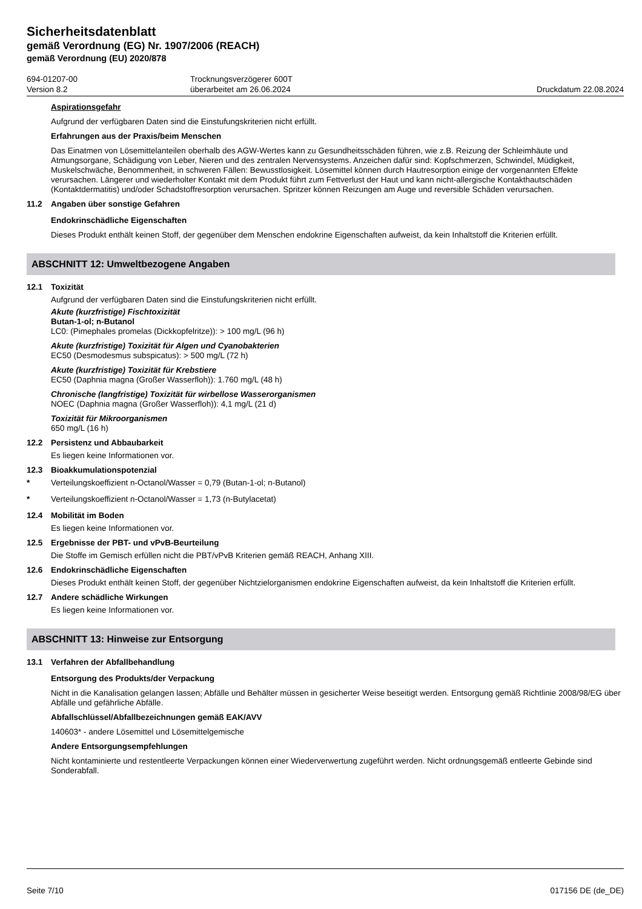Sicherheitsdatenblatt
gemäß Verordnung (EG) Nr. 1907/2006 (REACH)
gemäß Verordnung (EU) 2020/878
694-01207-00
Version 8.2
Trocknungsverzögerer 600T
überarbeitet am 26.06.2024
Druckdatum 22.08.2024
Aspirationsgefahr
Aufgrund der verfügbaren Daten sind die Einstufungskriterien nicht erfüllt.
Erfahrungen aus der Praxis/beim Menschen
Das Einatmen von Lösemittelanteilen oberhalb des AGW-Wertes kann zu Gesundheitsschäden führen, wie z.B. Reizung der Schleimhäute und Atmungsorgane, Schädigung von Leber, Nieren und des zentralen Nervensystems. Anzeichen dafür sind: Kopfschmerzen, Schwindel, Müdigkeit, Muskelschwäche, Benommenheit, in schweren Fällen: Bewusstlosigkeit. Lösemittel können durch Hautresorption einige der vorgenannten Effekte verursachen. Längerer und wiederholter Kontakt mit dem Produkt führt zum Fettverlust der Haut und kann nicht-allergische Kontakthautschäden (Kontaktdermatitis) und/oder Schadstoffresorption verursachen. Spritzer können Reizungen am Auge und reversible Schäden verursachen.
11.2 Angaben über sonstige Gefahren
Endokrinschädliche Eigenschaften
Dieses Produkt enthält keinen Stoff, der gegenüber dem Menschen endokrine Eigenschaften aufweist, da kein Inhaltstoff die Kriterien erfüllt.
ABSCHNITT 12: Umweltbezogene Angaben
12.1 Toxizität
Aufgrund der verfügbaren Daten sind die Einstufungskriterien nicht erfüllt.
Akute (kurzfristige) Fischtoxizität
Butan-1-ol; n-Butanol
LC0: (Pimephales promelas (Dickkopfelritze)): > 100 mg/L (96 h)
Akute (kurzfristige) Toxizität für Algen und Cyanobakterien
EC50 (Desmodesmus subspicatus): > 500 mg/L (72 h)
Akute (kurzfristige) Toxizität für Krebstiere
EC50 (Daphnia magna (Großer Wasserfloh)): 1.760 mg/L (48 h)
Chronische (langfristige) Toxizität für wirbellose Wasserorganismen
NOEC (Daphnia magna (Großer Wasserfloh)): 4,1 mg/L (21 d)
Toxizität für Mikroorganismen
650 mg/L (16 h)
12.2 Persistenz und Abbaubarkeit
Es liegen keine Informationen vor.
12.3 Bioakkumulationspotenzial
* Verteilungskoeffizient n-Octanol/Wasser = 0,79 (Butan-1-ol; n-Butanol)
* Verteilungskoeffizient n-Octanol/Wasser = 1,73 (n-Butylacetat)
12.4 Mobilität im Boden
Es liegen keine Informationen vor.
12.5 Ergebnisse der PBT- und vPvB-Beurteilung
Die Stoffe im Gemisch erfüllen nicht die PBT/vPvB Kriterien gemäß REACH, Anhang XIII.
12.6 Endokrinschädliche Eigenschaften
Dieses Produkt enthält keinen Stoff, der gegenüber Nichtzielorganismen endokrine Eigenschaften aufweist, da kein Inhaltstoff die Kriterien erfüllt.
12.7 Andere schädliche Wirkungen
Es liegen keine Informationen vor.
ABSCHNITT 13: Hinweise zur Entsorgung
13.1 Verfahren der Abfallbehandlung
Entsorgung des Produkts/der Verpackung
Nicht in die Kanalisation gelangen lassen; Abfälle und Behälter müssen in gesicherter Weise beseitigt werden. Entsorgung gemäß Richtlinie 2008/98/EG über Abfälle und gefährliche Abfälle.
Abfallschlüssel/Abfallbezeichnungen gemäß EAK/AVV
140603* - andere Lösemittel und Lösemittelgemische
Andere Entsorgungsempfehlungen
Nicht kontaminierte und restentleerte Verpackungen können einer Wiederverwertung zugeführt werden. Nicht ordnungsgemäß entleerte Gebinde sind Sonderabfall.
Seite 7/10 017156 DE (de_DE)